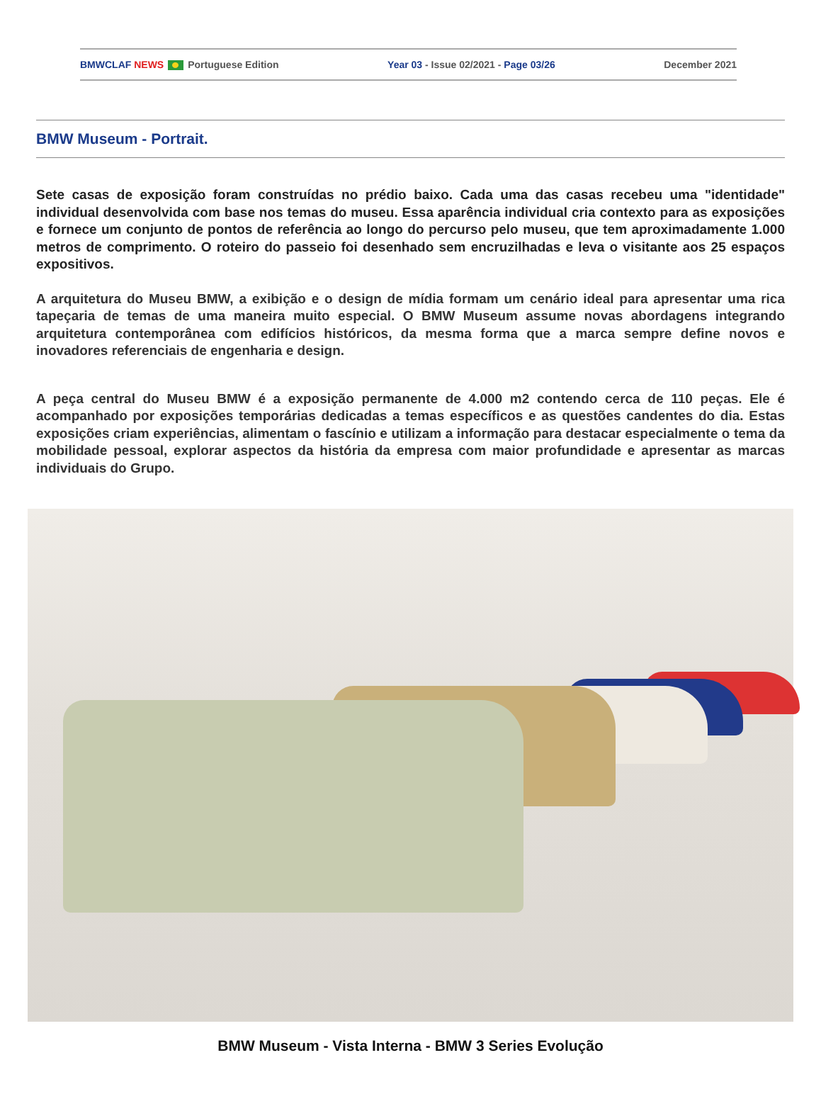BMWCLAF NEWS Portuguese Edition Year 03 - Issue 02/2021 - Page 03/26 December 2021
BMW Museum - Portrait.
Sete casas de exposição foram construídas no prédio baixo. Cada uma das casas recebeu uma "identidade" individual desenvolvida com base nos temas do museu. Essa aparência individual cria contexto para as exposições e fornece um conjunto de pontos de referência ao longo do percurso pelo museu, que tem aproximadamente 1.000 metros de comprimento. O roteiro do passeio foi desenhado sem encruzilhadas e leva o visitante aos 25 espaços expositivos.
A arquitetura do Museu BMW, a exibição e o design de mídia formam um cenário ideal para apresentar uma rica tapeçaria de temas de uma maneira muito especial. O BMW Museum assume novas abordagens integrando arquitetura contemporânea com edifícios históricos, da mesma forma que a marca sempre define novos e inovadores referenciais de engenharia e design.
A peça central do Museu BMW é a exposição permanente de 4.000 m2 contendo cerca de 110 peças. Ele é acompanhado por exposições temporárias dedicadas a temas específicos e as questões candentes do dia. Estas exposições criam experiências, alimentam o fascínio e utilizam a informação para destacar especialmente o tema da mobilidade pessoal, explorar aspectos da história da empresa com maior profundidade e apresentar as marcas individuais do Grupo.
BMW Museum - Vista Interna - BMW 3 Series Evolução